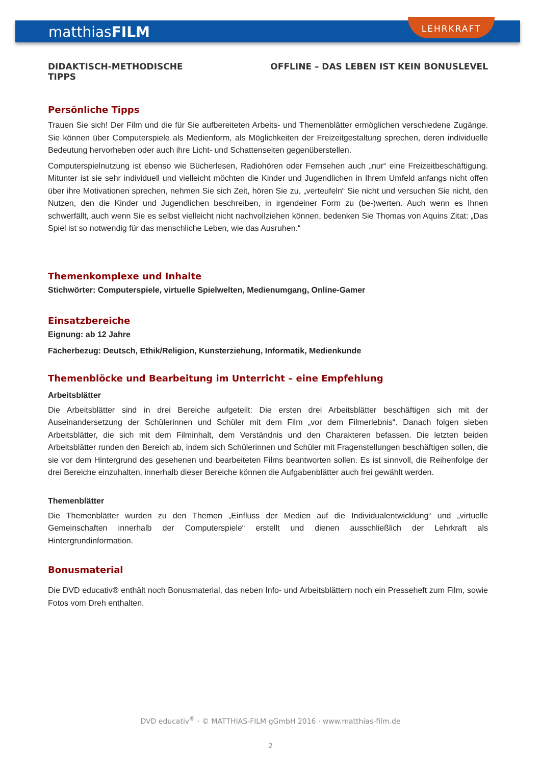matthiasFILM
LEHRKRAFT
DIDAKTISCH-METHODISCHE
TIPPS
OFFLINE – DAS LEBEN IST KEIN BONUSLEVEL
Persönliche Tipps
Trauen Sie sich! Der Film und die für Sie aufbereiteten Arbeits- und Themenblätter ermöglichen verschiedene Zugänge. Sie können über Computerspiele als Medienform, als Möglichkeiten der Freizeitgestaltung sprechen, deren individuelle Bedeutung hervorheben oder auch ihre Licht- und Schattenseiten gegenüberstellen.
Computerspielnutzung ist ebenso wie Bücherlesen, Radiohören oder Fernsehen auch „nur“ eine Freizeitbeschäftigung. Mitunter ist sie sehr individuell und vielleicht möchten die Kinder und Jugendlichen in Ihrem Umfeld anfangs nicht offen über ihre Motivationen sprechen, nehmen Sie sich Zeit, hören Sie zu, „verteufeln“ Sie nicht und versuchen Sie nicht, den Nutzen, den die Kinder und Jugendlichen beschreiben, in irgendeiner Form zu (be-)werten. Auch wenn es Ihnen schwerfällt, auch wenn Sie es selbst vielleicht nicht nachvollziehen können, bedenken Sie Thomas von Aquins Zitat: „Das Spiel ist so notwendig für das menschliche Leben, wie das Ausruhen.“
Themenkomplexe und Inhalte
Stichwörter: Computerspiele, virtuelle Spielwelten, Medienumgang, Online-Gamer
Einsatzbereiche
Eignung: ab 12 Jahre
Fächerbezug: Deutsch, Ethik/Religion, Kunsterziehung, Informatik, Medienkunde
Themenblöcke und Bearbeitung im Unterricht – eine Empfehlung
Arbeitsblätter
Die Arbeitsblätter sind in drei Bereiche aufgeteilt: Die ersten drei Arbeitsblätter beschäftigen sich mit der Auseinandersetzung der Schülerinnen und Schüler mit dem Film „vor dem Filmerlebnis“. Danach folgen sieben Arbeitsblätter, die sich mit dem Filminhalt, dem Verständnis und den Charakteren befassen. Die letzten beiden Arbeitsblätter runden den Bereich ab, indem sich Schülerinnen und Schüler mit Fragenstellungen beschäftigen sollen, die sie vor dem Hintergrund des gesehenen und bearbeiteten Films beantworten sollen. Es ist sinnvoll, die Reihenfolge der drei Bereiche einzuhalten, innerhalb dieser Bereiche können die Aufgabenblätter auch frei gewählt werden.
Themenblätter
Die Themenblätter wurden zu den Themen „Einfluss der Medien auf die Individualentwicklung“ und „virtuelle Gemeinschaften innerhalb der Computerspiele“ erstellt und dienen ausschließlich der Lehrkraft als Hintergrundinformation.
Bonusmaterial
Die DVD educativ® enthält noch Bonusmaterial, das neben Info- und Arbeitsblättern noch ein Presseheft zum Film, sowie Fotos vom Dreh enthalten.
DVD educativ<sup>®</sup> · © MATTHIAS-FILM gGmbH 2016 · www.matthias-film.de
2